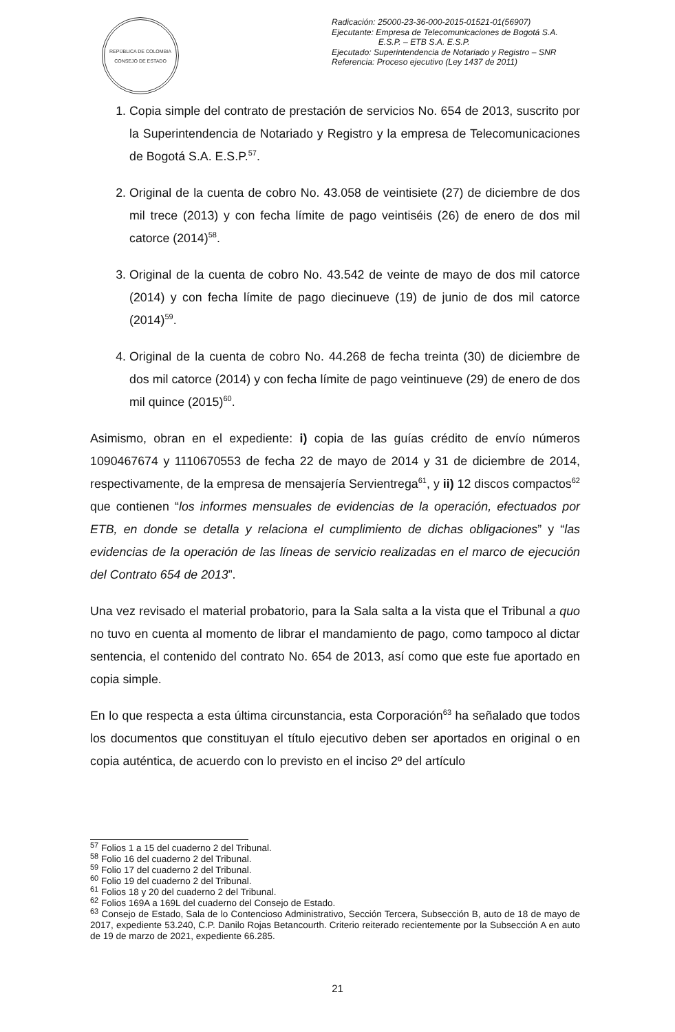REPÚBLICA DE COLOMBIA
CONSEJO DE ESTADO
Radicación: 25000-23-36-000-2015-01521-01(56907)
Ejecutante: Empresa de Telecomunicaciones de Bogotá S.A.
E.S.P. – ETB S.A. E.S.P.
Ejecutado: Superintendencia de Notariado y Registro – SNR
Referencia: Proceso ejecutivo (Ley 1437 de 2011)
1. Copia simple del contrato de prestación de servicios No. 654 de 2013, suscrito por la Superintendencia de Notariado y Registro y la empresa de Telecomunicaciones de Bogotá S.A. E.S.P.<sup>57</sup>.
2. Original de la cuenta de cobro No. 43.058 de veintisiete (27) de diciembre de dos mil trece (2013) y con fecha límite de pago veintiséis (26) de enero de dos mil catorce (2014)<sup>58</sup>.
3. Original de la cuenta de cobro No. 43.542 de veinte de mayo de dos mil catorce (2014) y con fecha límite de pago diecinueve (19) de junio de dos mil catorce (2014)<sup>59</sup>.
4. Original de la cuenta de cobro No. 44.268 de fecha treinta (30) de diciembre de dos mil catorce (2014) y con fecha límite de pago veintinueve (29) de enero de dos mil quince (2015)<sup>60</sup>.
Asimismo, obran en el expediente: i) copia de las guías crédito de envío números 1090467674 y 1110670553 de fecha 22 de mayo de 2014 y 31 de diciembre de 2014, respectivamente, de la empresa de mensajería Servientrega<sup>61</sup>, y ii) 12 discos compactos<sup>62</sup> que contienen “los informes mensuales de evidencias de la operación, efectuados por ETB, en donde se detalla y relaciona el cumplimiento de dichas obligaciones” y “las evidencias de la operación de las líneas de servicio realizadas en el marco de ejecución del Contrato 654 de 2013”.
Una vez revisado el material probatorio, para la Sala salta a la vista que el Tribunal a quo no tuvo en cuenta al momento de librar el mandamiento de pago, como tampoco al dictar sentencia, el contenido del contrato No. 654 de 2013, así como que este fue aportado en copia simple.
En lo que respecta a esta última circunstancia, esta Corporación<sup>63</sup> ha señalado que todos los documentos que constituyan el título ejecutivo deben ser aportados en original o en copia auténtica, de acuerdo con lo previsto en el inciso 2º del artículo
<sup>57</sup> Folios 1 a 15 del cuaderno 2 del Tribunal.
<sup>58</sup> Folio 16 del cuaderno 2 del Tribunal.
<sup>59</sup> Folio 17 del cuaderno 2 del Tribunal.
<sup>60</sup> Folio 19 del cuaderno 2 del Tribunal.
<sup>61</sup> Folios 18 y 20 del cuaderno 2 del Tribunal.
<sup>62</sup> Folios 169A a 169L del cuaderno del Consejo de Estado.
<sup>63</sup> Consejo de Estado, Sala de lo Contencioso Administrativo, Sección Tercera, Subsección B, auto de 18 de mayo de 2017, expediente 53.240, C.P. Danilo Rojas Betancourth. Criterio reiterado recientemente por la Subsección A en auto de 19 de marzo de 2021, expediente 66.285.
21